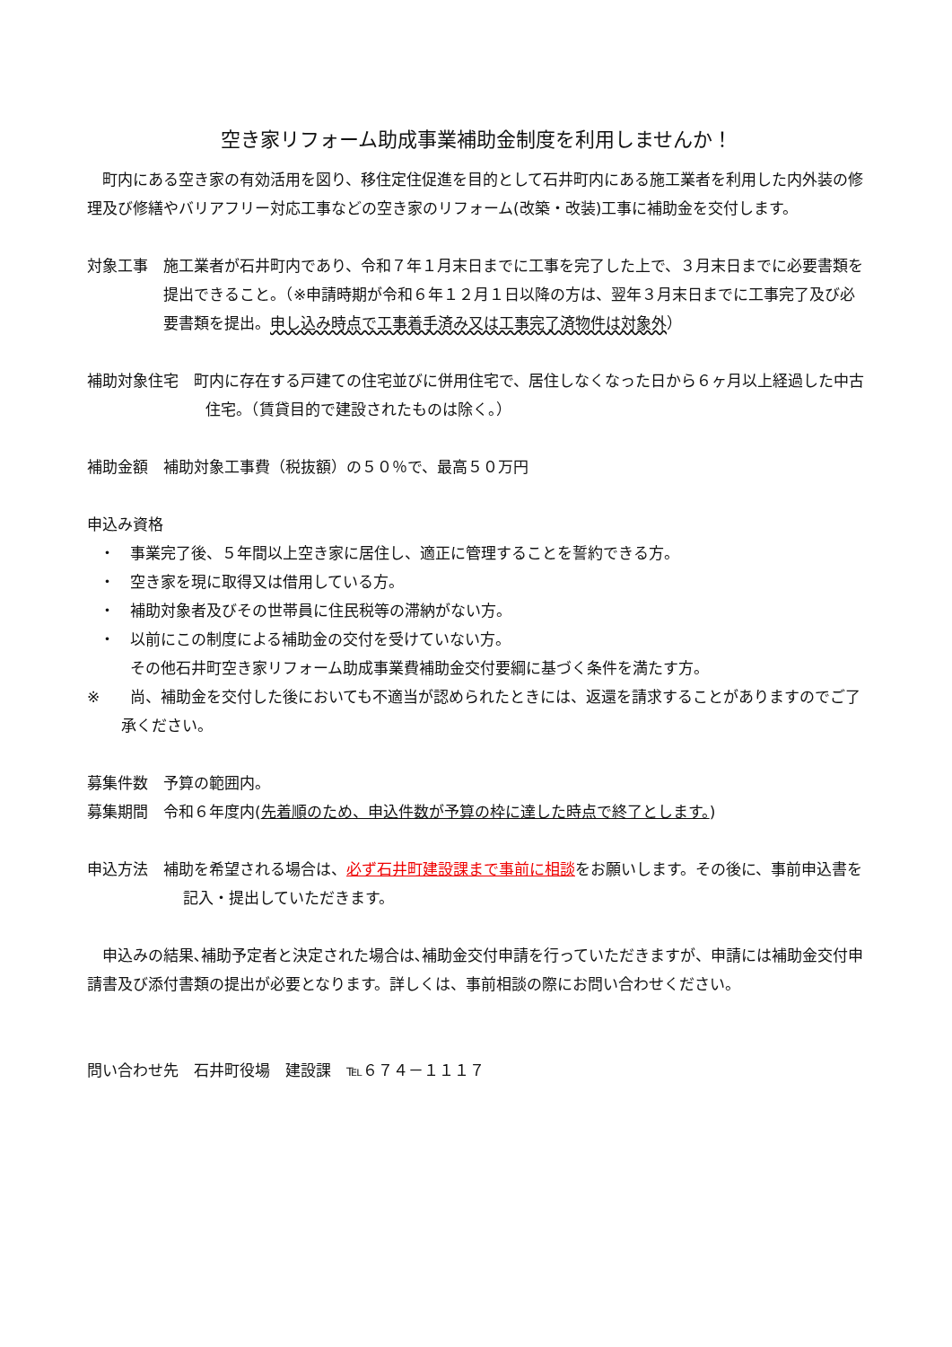空き家リフォーム助成事業補助金制度を利用しませんか！
　町内にある空き家の有効活用を図り、移住定住促進を目的として石井町内にある施工業者を利用した内外装の修理及び修繕やバリアフリー対応工事などの空き家のリフォーム(改築・改装)工事に補助金を交付します。
対象工事　施工業者が石井町内であり、令和７年１月末日までに工事を完了した上で、３月末日までに必要書類を提出できること。（※申請時期が令和６年１２月１日以降の方は、翌年３月末日までに工事完了及び必要書類を提出。申し込み時点で工事着手済み又は工事完了済物件は対象外）
補助対象住宅　町内に存在する戸建ての住宅並びに併用住宅で、居住しなくなった日から６ヶ月以上経過した中古住宅。（賃貸目的で建設されたものは除く。）
補助金額　補助対象工事費（税抜額）の５０％で、最高５０万円
申込み資格
・　事業完了後、５年間以上空き家に居住し、適正に管理することを誓約できる方。
・　空き家を現に取得又は借用している方。
・　補助対象者及びその世帯員に住民税等の滞納がない方。
・　以前にこの制度による補助金の交付を受けていない方。
　　その他石井町空き家リフォーム助成事業費補助金交付要綱に基づく条件を満たす方。
※　　尚、補助金を交付した後においても不適当が認められたときには、返還を請求することがありますのでご了承ください。
募集件数　予算の範囲内。
募集期間　令和６年度内(先着順のため、申込件数が予算の枠に達した時点で終了とします。)
申込方法　補助を希望される場合は、必ず石井町建設課まで事前に相談をお願いします。その後に、事前申込書を記入・提出していただきます。
　申込みの結果､補助予定者と決定された場合は､補助金交付申請を行っていただきますが、申請には補助金交付申請書及び添付書類の提出が必要となります。詳しくは、事前相談の際にお問い合わせください。
問い合わせ先　石井町役場　建設課　℡６７４－１１１７